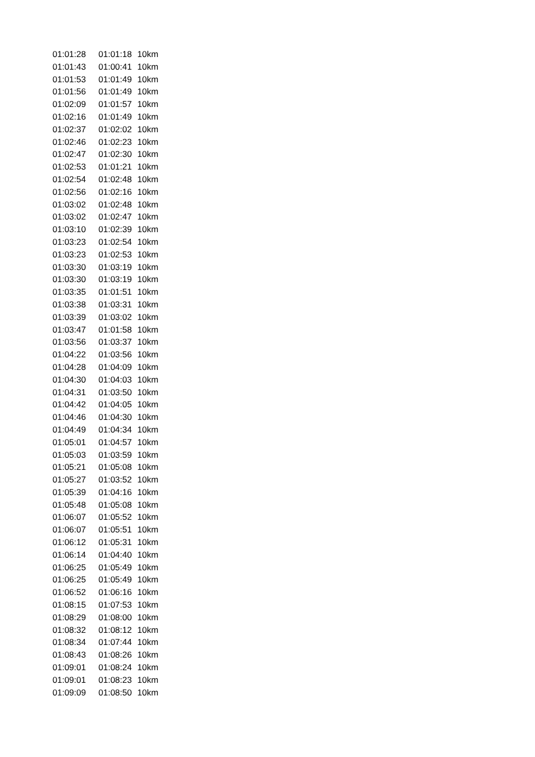| 01:01:28 | 01:01:18 | 10km |
| 01:01:43 | 01:00:41 | 10km |
| 01:01:53 | 01:01:49 | 10km |
| 01:01:56 | 01:01:49 | 10km |
| 01:02:09 | 01:01:57 | 10km |
| 01:02:16 | 01:01:49 | 10km |
| 01:02:37 | 01:02:02 | 10km |
| 01:02:46 | 01:02:23 | 10km |
| 01:02:47 | 01:02:30 | 10km |
| 01:02:53 | 01:01:21 | 10km |
| 01:02:54 | 01:02:48 | 10km |
| 01:02:56 | 01:02:16 | 10km |
| 01:03:02 | 01:02:48 | 10km |
| 01:03:02 | 01:02:47 | 10km |
| 01:03:10 | 01:02:39 | 10km |
| 01:03:23 | 01:02:54 | 10km |
| 01:03:23 | 01:02:53 | 10km |
| 01:03:30 | 01:03:19 | 10km |
| 01:03:30 | 01:03:19 | 10km |
| 01:03:35 | 01:01:51 | 10km |
| 01:03:38 | 01:03:31 | 10km |
| 01:03:39 | 01:03:02 | 10km |
| 01:03:47 | 01:01:58 | 10km |
| 01:03:56 | 01:03:37 | 10km |
| 01:04:22 | 01:03:56 | 10km |
| 01:04:28 | 01:04:09 | 10km |
| 01:04:30 | 01:04:03 | 10km |
| 01:04:31 | 01:03:50 | 10km |
| 01:04:42 | 01:04:05 | 10km |
| 01:04:46 | 01:04:30 | 10km |
| 01:04:49 | 01:04:34 | 10km |
| 01:05:01 | 01:04:57 | 10km |
| 01:05:03 | 01:03:59 | 10km |
| 01:05:21 | 01:05:08 | 10km |
| 01:05:27 | 01:03:52 | 10km |
| 01:05:39 | 01:04:16 | 10km |
| 01:05:48 | 01:05:08 | 10km |
| 01:06:07 | 01:05:52 | 10km |
| 01:06:07 | 01:05:51 | 10km |
| 01:06:12 | 01:05:31 | 10km |
| 01:06:14 | 01:04:40 | 10km |
| 01:06:25 | 01:05:49 | 10km |
| 01:06:25 | 01:05:49 | 10km |
| 01:06:52 | 01:06:16 | 10km |
| 01:08:15 | 01:07:53 | 10km |
| 01:08:29 | 01:08:00 | 10km |
| 01:08:32 | 01:08:12 | 10km |
| 01:08:34 | 01:07:44 | 10km |
| 01:08:43 | 01:08:26 | 10km |
| 01:09:01 | 01:08:24 | 10km |
| 01:09:01 | 01:08:23 | 10km |
| 01:09:09 | 01:08:50 | 10km |